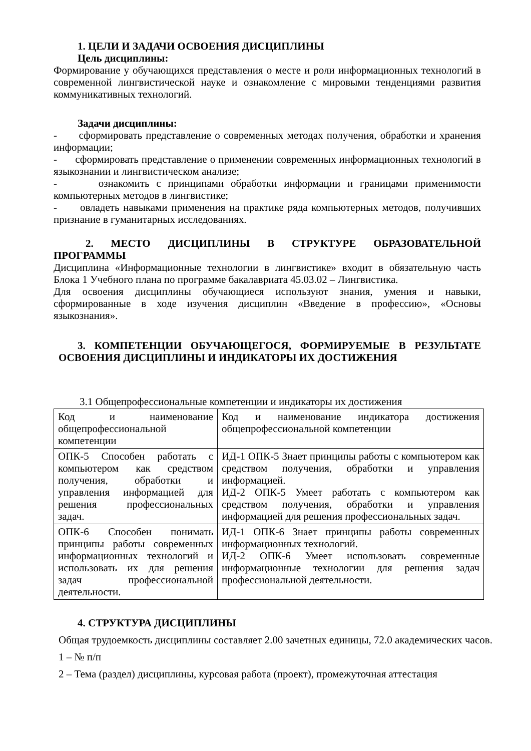1. ЦЕЛИ И ЗАДАЧИ ОСВОЕНИЯ ДИСЦИПЛИНЫ
Цель дисциплины:
Формирование у обучающихся представления о месте и роли информационных технологий в современной лингвистической науке и ознакомление с мировыми тенденциями развития коммуникативных технологий.
Задачи дисциплины:
- сформировать представление о современных методах получения, обработки и хранения информации;
- сформировать представление о применении современных информационных технологий в языкознании и лингвистическом анализе;
- ознакомить с принципами обработки информации и границами применимости компьютерных методов в лингвистике;
- овладеть навыками применения на практике ряда компьютерных методов, получивших признание в гуманитарных исследованиях.
2. МЕСТО ДИСЦИПЛИНЫ В СТРУКТУРЕ ОБРАЗОВАТЕЛЬНОЙ ПРОГРАММЫ
Дисциплина «Информационные технологии в лингвистике» входит в обязательную часть Блока 1 Учебного плана по программе бакалавриата 45.03.02 – Лингвистика.
Для освоения дисциплины обучающиеся используют знания, умения и навыки, сформированные в ходе изучения дисциплин «Введение в профессию», «Основы языкознания».
3. КОМПЕТЕНЦИИ ОБУЧАЮЩЕГОСЯ, ФОРМИРУЕМЫЕ В РЕЗУЛЬТАТЕ ОСВОЕНИЯ ДИСЦИПЛИНЫ И ИНДИКАТОРЫ ИХ ДОСТИЖЕНИЯ
3.1 Общепрофессиональные компетенции и индикаторы их достижения
| Код и наименование общепрофессиональной компетенции | Код и наименование индикатора достижения общепрофессиональной компетенции |
| ОПК-5 Способен работать с компьютером как средством получения, обработки и управления информацией для решения профессиональных задач. | ИД-1 ОПК-5 Знает принципы работы с компьютером как средством получения, обработки и управления информацией. ИД-2 ОПК-5 Умеет работать с компьютером как средством получения, обработки и управления информацией для решения профессиональных задач. |
| ОПК-6 Способен понимать принципы работы современных информационных технологий и использовать их для решения задач профессиональной деятельности. | ИД-1 ОПК-6 Знает принципы работы современных информационных технологий. ИД-2 ОПК-6 Умеет использовать современные информационные технологии для решения задач профессиональной деятельности. |
4. СТРУКТУРА ДИСЦИПЛИНЫ
Общая трудоемкость дисциплины составляет 2.00 зачетных единицы, 72.0 академических часов.
1 – № п/п
2 – Тема (раздел) дисциплины, курсовая работа (проект), промежуточная аттестация